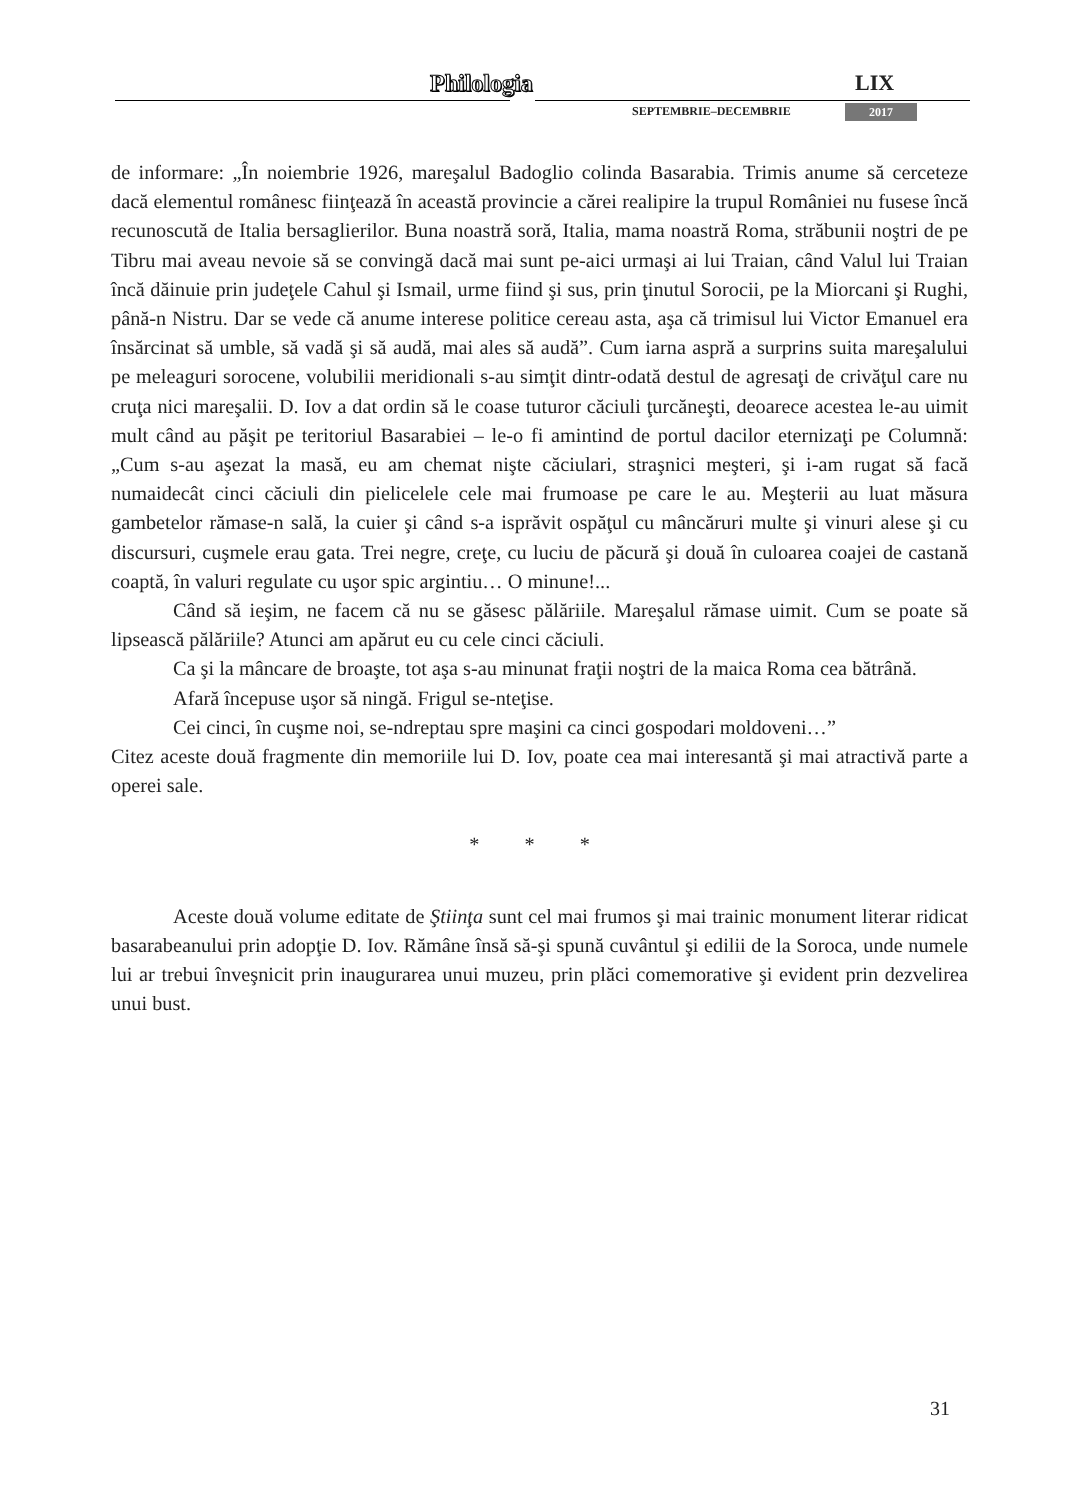Philologia LIX
SEPTEMBRIE–DECEMBRIE 2017
de informare: „În noiembrie 1926, mareşalul Badoglio colinda Basarabia. Trimis anume să cerceteze dacă elementul românesc fiinţează în această provincie a cărei realipire la trupul României nu fusese încă recunoscută de Italia bersaglierilor. Buna noastră soră, Italia, mama noastră Roma, străbunii noştri de pe Tibru mai aveau nevoie să se convingă dacă mai sunt pe-aici urmaşi ai lui Traian, când Valul lui Traian încă dăinuie prin judeţele Cahul şi Ismail, urme fiind şi sus, prin ţinutul Sorocii, pe la Miorcani şi Rughi, până-n Nistru. Dar se vede că anume interese politice cereau asta, aşa că trimisul lui Victor Emanuel era însărcinat să umble, să vadă şi să audă, mai ales să audă”. Cum iarna aspră a surprins suita mareşalului pe meleaguri sorocene, volubilii meridionali s-au simţit dintr-odată destul de agresaţi de crivăţul care nu cruţa nici mareşalii. D. Iov a dat ordin să le coase tuturor căciuli ţurcăneşti, deoarece acestea le-au uimit mult când au păşit pe teritoriul Basarabiei – le-o fi amintind de portul dacilor eternizaţi pe Columnă: „Cum s-au aşezat la masă, eu am chemat nişte căciulari, straşnici meşteri, şi i-am rugat să facă numaidecât cinci căciuli din pielicelele cele mai frumoase pe care le au. Meşterii au luat măsura gambetelor rămase-n sală, la cuier şi când s-a isprăvit ospăţul cu mâncăruri multe şi vinuri alese şi cu discursuri, cuşmele erau gata. Trei negre, creţe, cu luciu de păcură şi două în culoarea coajei de castană coaptă, în valuri regulate cu uşor spic argintiu… O minune!...
Când să ieşim, ne facem că nu se găsesc pălăriile. Mareşalul rămase uimit. Cum se poate să lipsească pălăriile? Atunci am apărut eu cu cele cinci căciuli.
Ca şi la mâncare de broaşte, tot aşa s-au minunat fraţii noştri de la maica Roma cea bătrână.
Afară începuse uşor să ningă. Frigul se-nteţise.
Cei cinci, în cuşme noi, se-ndreptau spre maşini ca cinci gospodari moldoveni…”
Citez aceste două fragmente din memoriile lui D. Iov, poate cea mai interesantă şi mai atractivă parte a operei sale.
* * *
Aceste două volume editate de Ştiinţa sunt cel mai frumos şi mai trainic monument literar ridicat basarabeanului prin adopţie D. Iov. Rămâne însă să-şi spună cuvântul şi edilii de la Soroca, unde numele lui ar trebui înveşnicit prin inaugurarea unui muzeu, prin plăci comemorative şi evident prin dezvelirea unui bust.
31